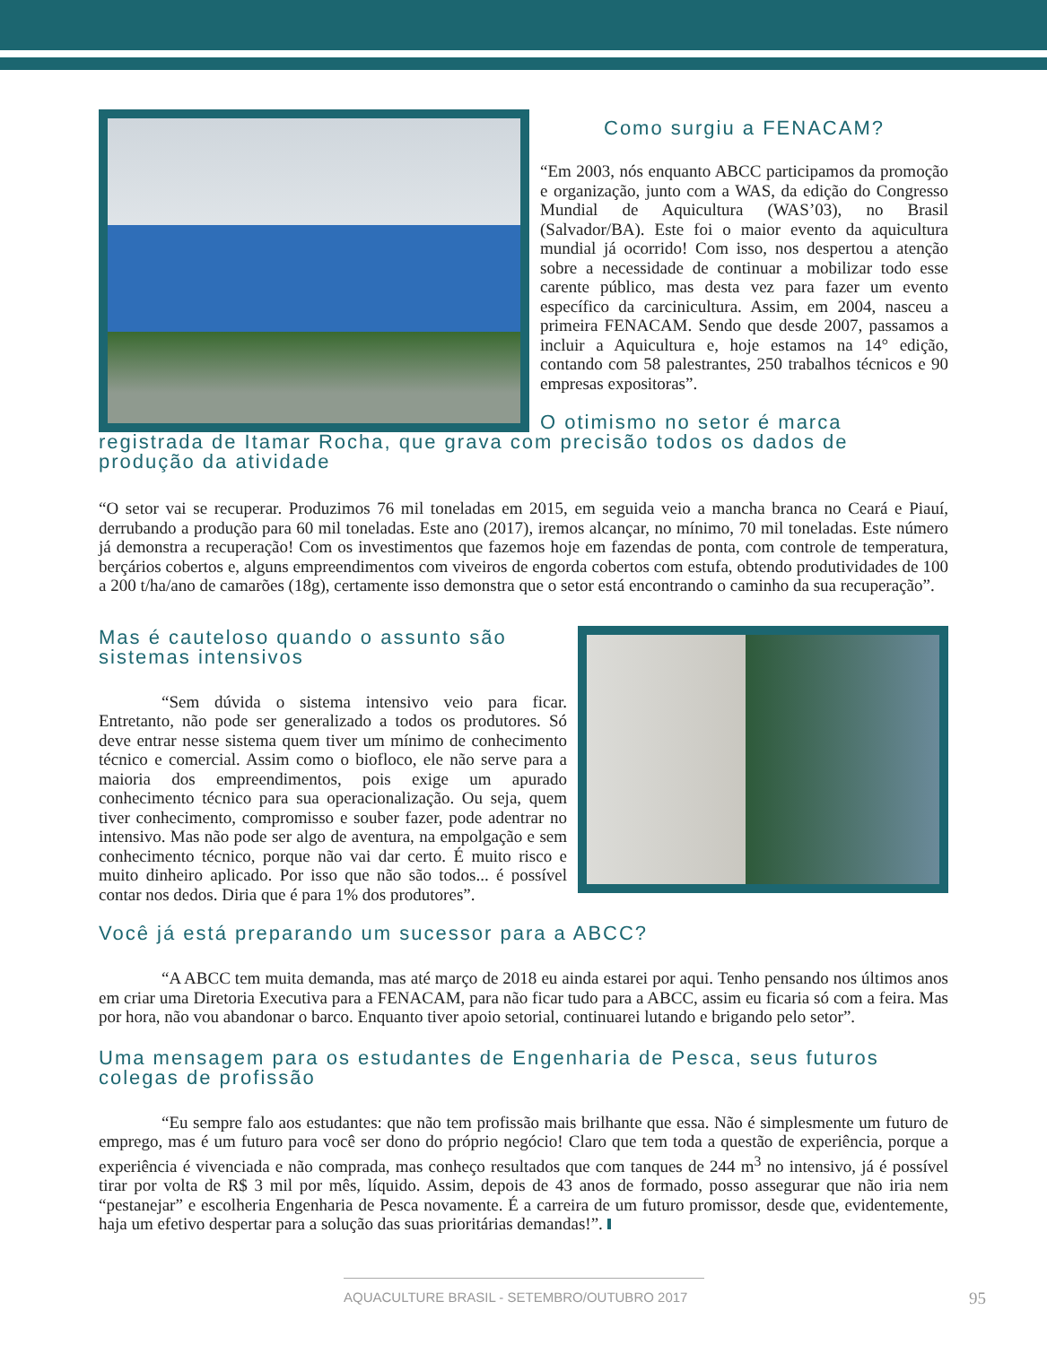Como surgiu a FENACAM?
“Em 2003, nós enquanto ABCC participamos da promoção e organização, junto com a WAS, da edição do Congresso Mundial de Aquicultura (WAS’03), no Brasil (Salvador/BA). Este foi o maior evento da aquicultura mundial já ocorrido! Com isso, nos despertou a atenção sobre a necessidade de continuar a mobilizar todo esse carente público, mas desta vez para fazer um evento específico da carcinicultura. Assim, em 2004, nasceu a primeira FENACAM. Sendo que desde 2007, passamos a incluir a Aquicultura e, hoje estamos na 14° edição, contando com 58 palestrantes, 250 trabalhos técnicos e 90 empresas expositoras”.
O otimismo no setor é marca registrada de Itamar Rocha, que grava com precisão todos os dados de produção da atividade
“O setor vai se recuperar. Produzimos 76 mil toneladas em 2015, em seguida veio a mancha branca no Ceará e Piauí, derrubando a produção para 60 mil toneladas. Este ano (2017), iremos alcançar, no mínimo, 70 mil toneladas. Este número já demonstra a recuperação! Com os investimentos que fazemos hoje em fazendas de ponta, com controle de temperatura, berçários cobertos e, alguns empreendimentos com viveiros de engorda cobertos com estufa, obtendo produtividades de 100 a 200 t/ha/ano de camarões (18g), certamente isso demonstra que o setor está encontrando o caminho da sua recuperação”.
Mas é cauteloso quando o assunto são sistemas intensivos
“Sem dúvida o sistema intensivo veio para ficar. Entretanto, não pode ser generalizado a todos os produtores. Só deve entrar nesse sistema quem tiver um mínimo de conhecimento técnico e comercial. Assim como o bioflo­co, ele não serve para a maioria dos empreendimentos, pois exige um apurado conhecimento técnico para sua operacionalização. Ou seja, quem tiver conhecimento, compromisso e souber fazer, pode adentrar no intensivo. Mas não pode ser algo de aventura, na empolgação e sem conhecimento técnico, porque não vai dar certo. É muito risco e muito dinheiro aplicado. Por isso que não são todos... é possível contar nos dedos. Diria que é para 1% dos produtores”.
Você já está preparando um sucessor para a ABCC?
“A ABCC tem muita demanda, mas até março de 2018 eu ainda estarei por aqui. Tenho pensando nos últimos anos em criar uma Diretoria Executiva para a FENACAM, para não ficar tudo para a ABCC, assim eu ficaria só com a feira. Mas por hora, não vou abandonar o barco. Enquanto tiver apoio setorial, continuarei lutando e brigando pelo setor”.
Uma mensagem para os estudantes de Engenharia de Pesca, seus futuros colegas de profissão
“Eu sempre falo aos estudantes: que não tem profissão mais brilhante que essa. Não é simplesmente um futuro de emprego, mas é um futuro para você ser dono do próprio negócio! Claro que tem toda a questão de experiência, porque a experiência é vivenciada e não comprada, mas conheço resultados que com tanques de 244 m<sup>3</sup> no intensivo, já é possível tirar por volta de R$ 3 mil por mês, líquido. Assim, depois de 43 anos de formado, posso assegurar que não iria nem “pestanejar” e escolheria Engenharia de Pesca novamente. É a carreira de um futuro promissor, desde que, evidentemente, haja um efetivo despertar para a solução das suas prioritárias demandas!”.
AQUACULTURE BRASIL - SETEMBRO/OUTUBRO 2017
95